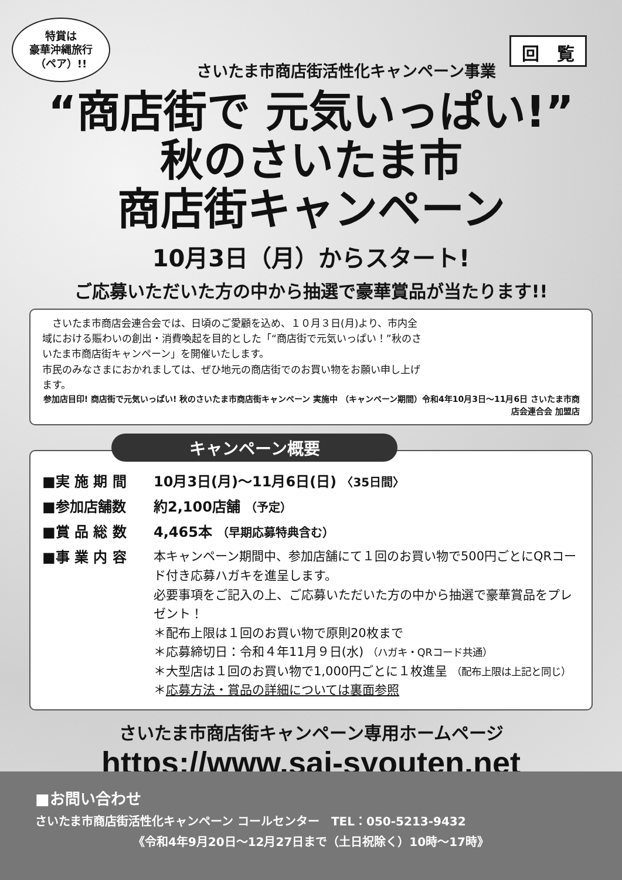特賞は
豪華沖縄旅行
（ペア）!!
回　覧
さいたま市商店街活性化キャンペーン事業
“商店街で 元気いっぱい!”
秋のさいたま市
商店街キャンペーン
10月3日（月）からスタート!
ご応募いただいた方の中から抽選で豪華賞品が当たります!!
　さいたま市商店会連合会では、日頃のご愛顧を込め、１０月３日(月)より、市内全域における賑わいの創出・消費喚起を目的とした「“商店街で元気いっぱい！”秋のさいたま市商店街キャンペーン」を開催いたします。
市民のみなさまにおかれましては、ぜひ地元の商店街でのお買い物をお願い申し上げます。
参加店目印! 商店街で元気いっぱい! 秋のさいたま市商店街キャンペーン 実施中 （キャンペーン期間）令和4年10月3日〜11月6日 さいたま市商店会連合会 加盟店
キャンペーン概要
■実 施 期 間 10月3日(月)〜11月6日(日) 〈35日間〉
■参加店舗数 約2,100店舗 （予定）
■賞 品 総 数 4,465本 （早期応募特典含む）
■事 業 内 容 本キャンペーン期間中、参加店舗にて１回のお買い物で500円ごとにQRコード付き応募ハガキを進呈します。
必要事項をご記入の上、ご応募いただいた方の中から抽選で豪華賞品をプレゼント！
＊配布上限は１回のお買い物で原則20枚まで
＊応募締切日：令和４年11月９日(水) （ハガキ・QRコード共通）
＊大型店は１回のお買い物で1,000円ごとに１枚進呈 （配布上限は上記と同じ）
＊応募方法・賞品の詳細については裏面参照
さいたま市商店街キャンペーン専用ホームページ
https://www.sai-syouten.net
■お問い合わせ
さいたま市商店街活性化キャンペーン コールセンター　TEL：050-5213-9432
《令和4年9月20日〜12月27日まで（土日祝除く）10時〜17時》